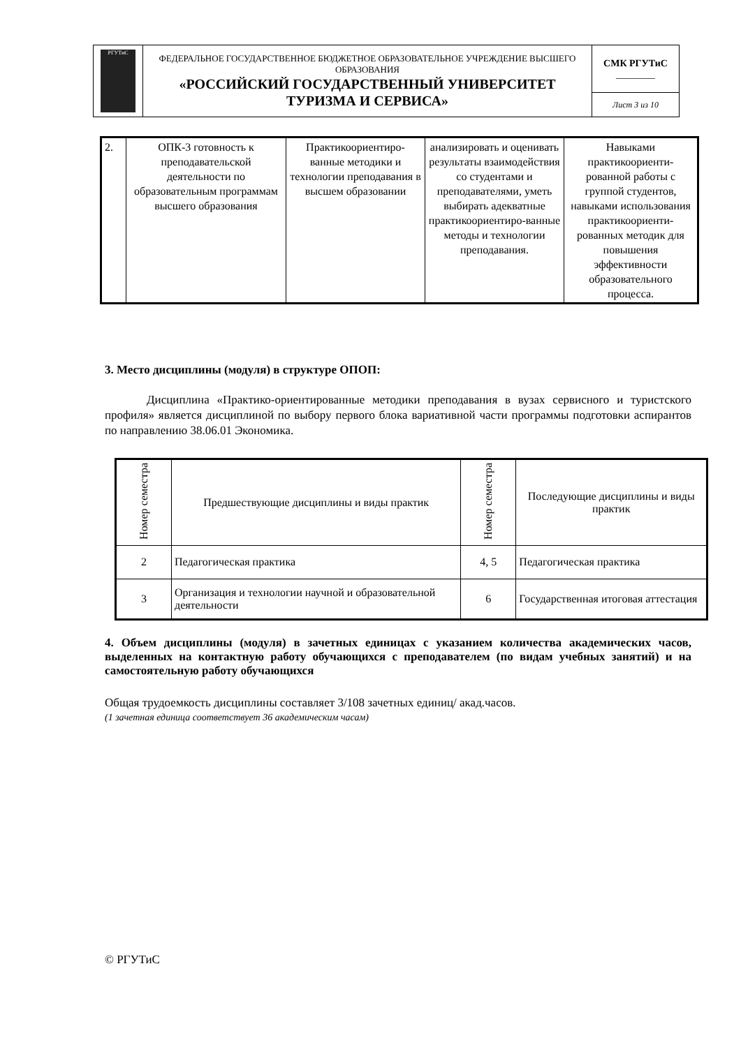| РГУТиС | ФЕДЕРАЛЬНОЕ ГОСУДАРСТВЕННОЕ БЮДЖЕТНОЕ ОБРАЗОВАТЕЛЬНОЕ УЧРЕЖДЕНИЕ ВЫСШЕГО ОБРАЗОВАНИЯ «РОССИЙСКИЙ ГОСУДАРСТВЕННЫЙ УНИВЕРСИТЕТ ТУРИЗМА И СЕРВИСА» | СМК РГУТиС ________ |
| | | Лист 3 из 10 |
| 2. | ОПК-3 готовность к преподавательской деятельности по образовательным программам высшего образования | Практикоориентиро-ванные методики и технологии преподавания в высшем образовании | анализировать и оценивать результаты взаимодействия со студентами и преподавателями, уметь выбирать адекватные практикоориентиро-ванные методы и технологии преподавания. | Навыками практикоориенти-рованной работы с группой студентов, навыками использования практикоориенти-рованных методик для повышения эффективности образовательного процесса. |
3. Место дисциплины (модуля) в структуре ОПОП:
Дисциплина «Практико-ориентированные методики преподавания в вузах сервисного и туристского профиля» является дисциплиной по выбору первого блока вариативной части программы подготовки аспирантов по направлению 38.06.01 Экономика.
| Номер семестра | Предшествующие дисциплины и виды практик | Номер семестра | Последующие дисциплины и виды практик |
| --- | --- | --- | --- |
| 2 | Педагогическая практика | 4, 5 | Педагогическая практика |
| 3 | Организация и технологии научной и образовательной деятельности | 6 | Государственная итоговая аттестация |
4. Объем дисциплины (модуля) в зачетных единицах с указанием количества академических часов, выделенных на контактную работу обучающихся с преподавателем (по видам учебных занятий) и на самостоятельную работу обучающихся
Общая трудоемкость дисциплины составляет 3/108 зачетных единиц/ акад.часов.
(1 зачетная единица соответствует 36 академическим часам)
© РГУТиС